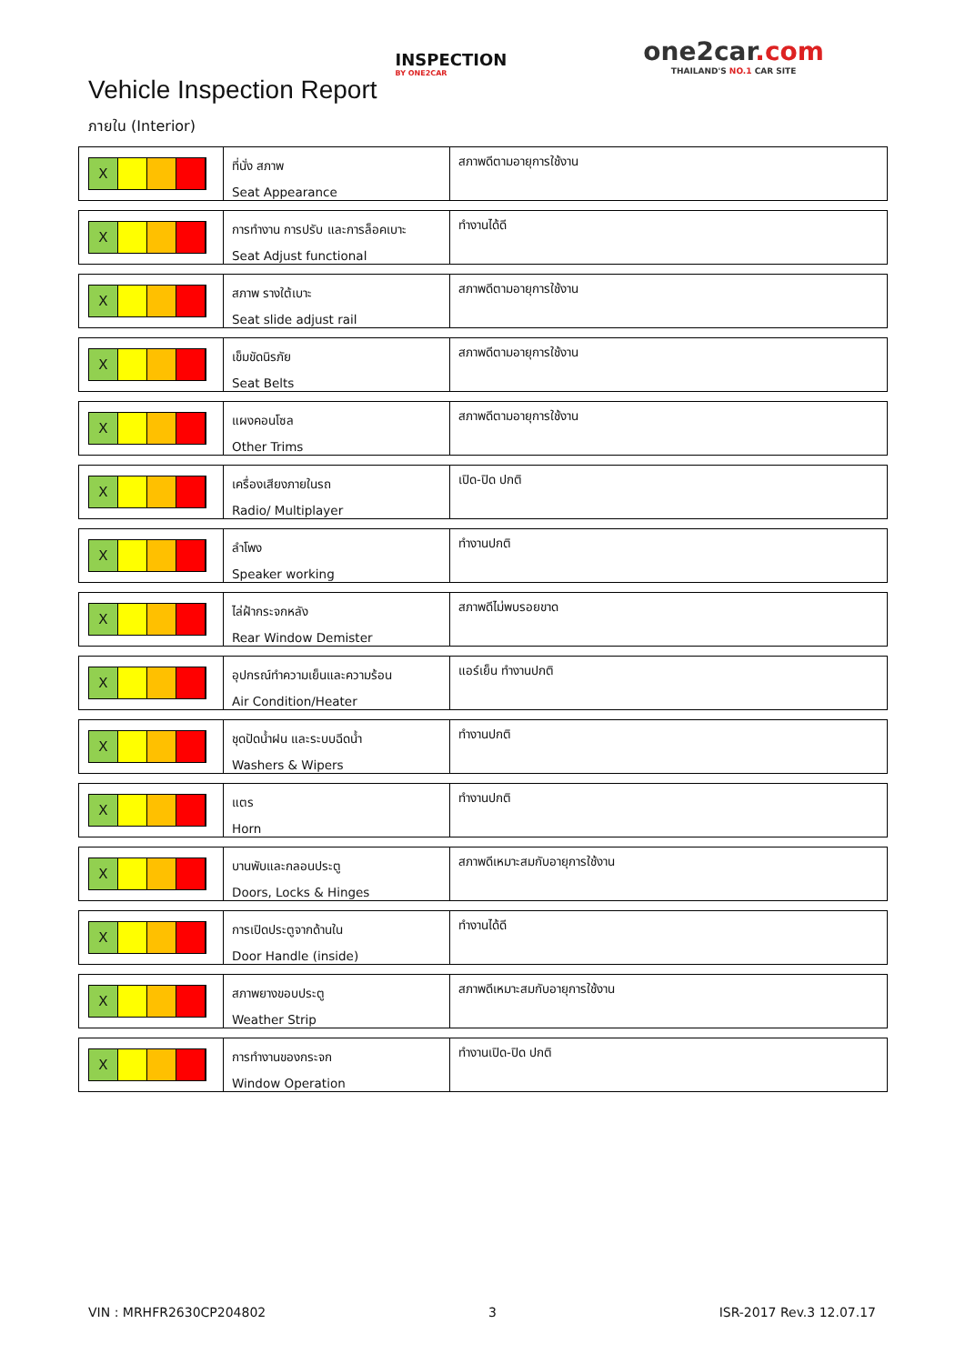Vehicle Inspection Report
INSPECTION
BY ONE2CAR
one2car.com
THAILAND'S NO.1 CAR SITE
ภายใน (Interior)
X
ที่นั่ง สภาพ
Seat Appearance
สภาพดีตามอายุการใช้งาน
X
การทำงาน การปรับ และการล็อคเบาะ
Seat Adjust functional
ทำงานได้ดี
X
สภาพ รางใต้เบาะ
Seat slide adjust rail
สภาพดีตามอายุการใช้งาน
X
เข็มขัดนิรภัย
Seat Belts
สภาพดีตามอายุการใช้งาน
X
แผงคอนโซล
Other Trims
สภาพดีตามอายุการใช้งาน
X
เครื่องเสียงภายในรถ
Radio/ Multiplayer
เปิด-ปิด ปกติ
X
ลำโพง
Speaker working
ทำงานปกติ
X
ไล่ฝ้ากระจกหลัง
Rear Window Demister
สภาพดีไม่พบรอยขาด
X
อุปกรณ์ทำความเย็นและความร้อน
Air Condition/Heater
แอร์เย็น ทำงานปกติ
X
ชุดปัดน้ำฝน และระบบฉีดน้ำ
Washers & Wipers
ทำงานปกติ
X
แตร
Horn
ทำงานปกติ
X
บานพับและกลอนประตู
Doors, Locks & Hinges
สภาพดีเหมาะสมกับอายุการใช้งาน
X
การเปิดประตูจากด้านใน
Door Handle (inside)
ทำงานได้ดี
X
สภาพยางขอบประตู
Weather Strip
สภาพดีเหมาะสมกับอายุการใช้งาน
X
การทำงานของกระจก
Window Operation
ทำงานเปิด-ปิด ปกติ
VIN : MRHFR2630CP204802 3 ISR-2017 Rev.3 12.07.17